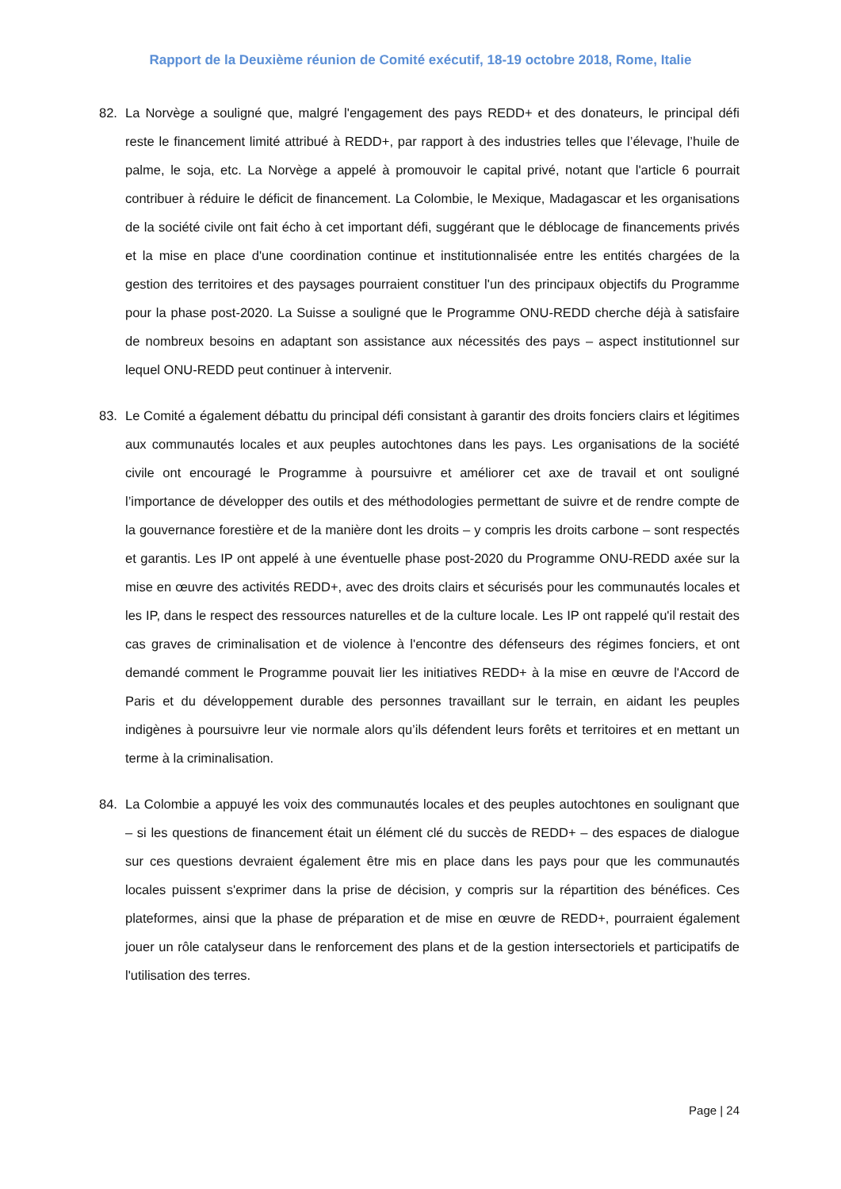Rapport de la Deuxième réunion de Comité exécutif, 18-19 octobre 2018, Rome, Italie
82. La Norvège a souligné que, malgré l'engagement des pays REDD+ et des donateurs, le principal défi reste le financement limité attribué à REDD+, par rapport à des industries telles que l’élevage, l’huile de palme, le soja, etc. La Norvège a appelé à promouvoir le capital privé, notant que l'article 6 pourrait contribuer à réduire le déficit de financement. La Colombie, le Mexique, Madagascar et les organisations de la société civile ont fait écho à cet important défi, suggérant que le déblocage de financements privés et la mise en place d'une coordination continue et institutionnalisée entre les entités chargées de la gestion des territoires et des paysages pourraient constituer l'un des principaux objectifs du Programme pour la phase post-2020. La Suisse a souligné que le Programme ONU-REDD cherche déjà à satisfaire de nombreux besoins en adaptant son assistance aux nécessités des pays – aspect institutionnel sur lequel ONU-REDD peut continuer à intervenir.
83. Le Comité a également débattu du principal défi consistant à garantir des droits fonciers clairs et légitimes aux communautés locales et aux peuples autochtones dans les pays. Les organisations de la société civile ont encouragé le Programme à poursuivre et améliorer cet axe de travail et ont souligné l’importance de développer des outils et des méthodologies permettant de suivre et de rendre compte de la gouvernance forestière et de la manière dont les droits – y compris les droits carbone – sont respectés et garantis. Les IP ont appelé à une éventuelle phase post-2020 du Programme ONU-REDD axée sur la mise en œuvre des activités REDD+, avec des droits clairs et sécurisés pour les communautés locales et les IP, dans le respect des ressources naturelles et de la culture locale. Les IP ont rappelé qu'il restait des cas graves de criminalisation et de violence à l'encontre des défenseurs des régimes fonciers, et ont demandé comment le Programme pouvait lier les initiatives REDD+ à la mise en œuvre de l'Accord de Paris et du développement durable des personnes travaillant sur le terrain, en aidant les peuples indigènes à poursuivre leur vie normale alors qu’ils défendent leurs forêts et territoires et en mettant un terme à la criminalisation.
84. La Colombie a appuyé les voix des communautés locales et des peuples autochtones en soulignant que – si les questions de financement était un élément clé du succès de REDD+ – des espaces de dialogue sur ces questions devraient également être mis en place dans les pays pour que les communautés locales puissent s'exprimer dans la prise de décision, y compris sur la répartition des bénéfices. Ces plateformes, ainsi que la phase de préparation et de mise en œuvre de REDD+, pourraient également jouer un rôle catalyseur dans le renforcement des plans et de la gestion intersectoriels et participatifs de l'utilisation des terres.
Page | 24